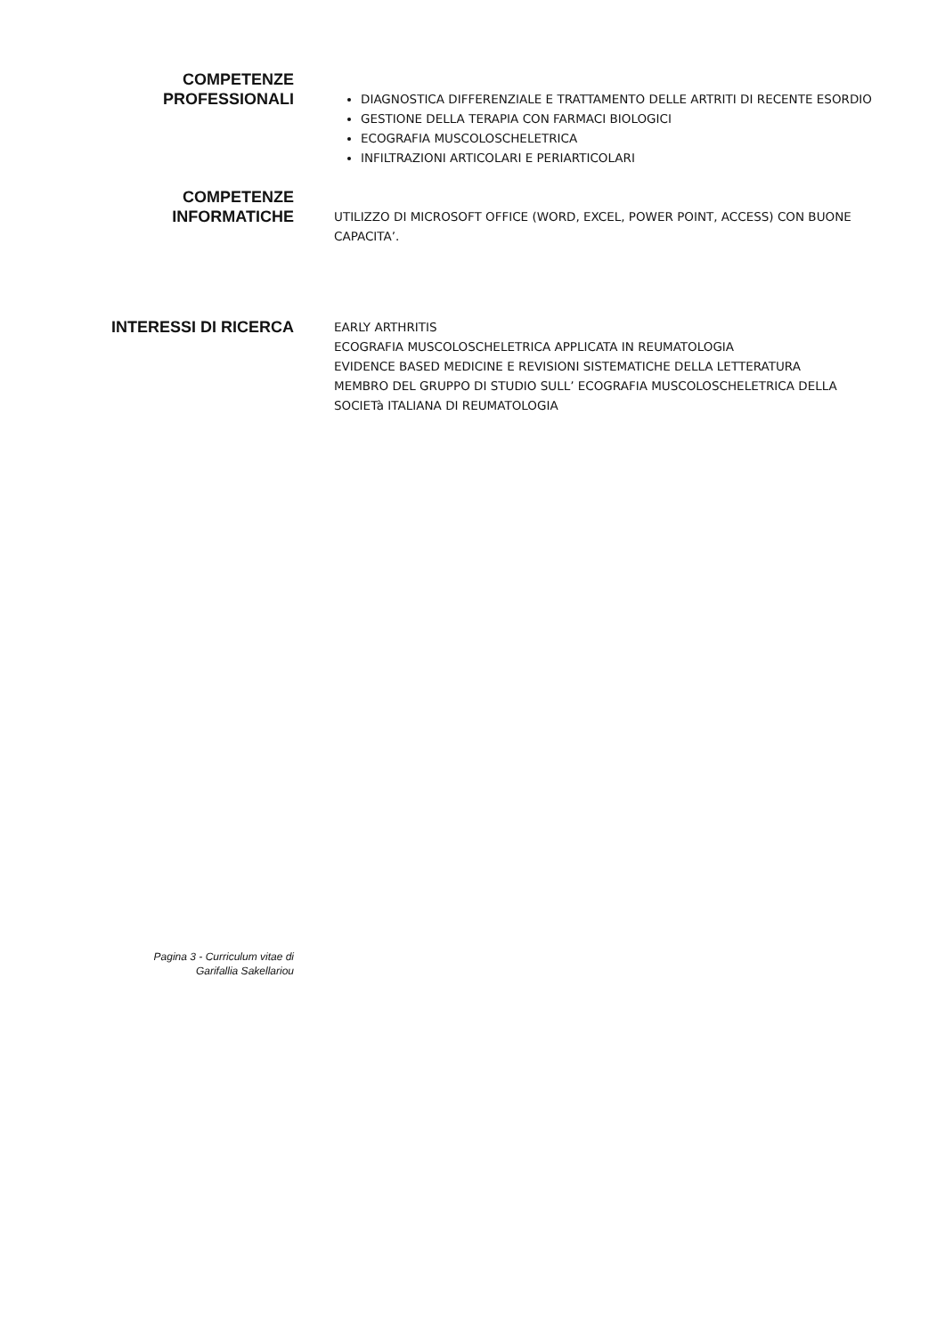COMPETENZE
PROFESSIONALI
DIAGNOSTICA DIFFERENZIALE E TRATTAMENTO DELLE ARTRITI DI RECENTE ESORDIO
GESTIONE DELLA TERAPIA CON FARMACI BIOLOGICI
ECOGRAFIA MUSCOLOSCHELETRICA
INFILTRAZIONI ARTICOLARI E PERIARTICOLARI
COMPETENZE
INFORMATICHE
UTILIZZO DI MICROSOFT OFFICE (WORD, EXCEL, POWER POINT, ACCESS) CON BUONE CAPACITA’.
INTERESSI DI RICERCA
EARLY ARTHRITIS
ECOGRAFIA MUSCOLOSCHELETRICA APPLICATA IN REUMATOLOGIA
EVIDENCE BASED MEDICINE E REVISIONI SISTEMATICHE DELLA LETTERATURA
MEMBRO DEL GRUPPO DI STUDIO SULL’ ECOGRAFIA MUSCOLOSCHELETRICA DELLA SOCIETà ITALIANA DI REUMATOLOGIA
Pagina 3 - Curriculum vitae di
Garifallia Sakellariou